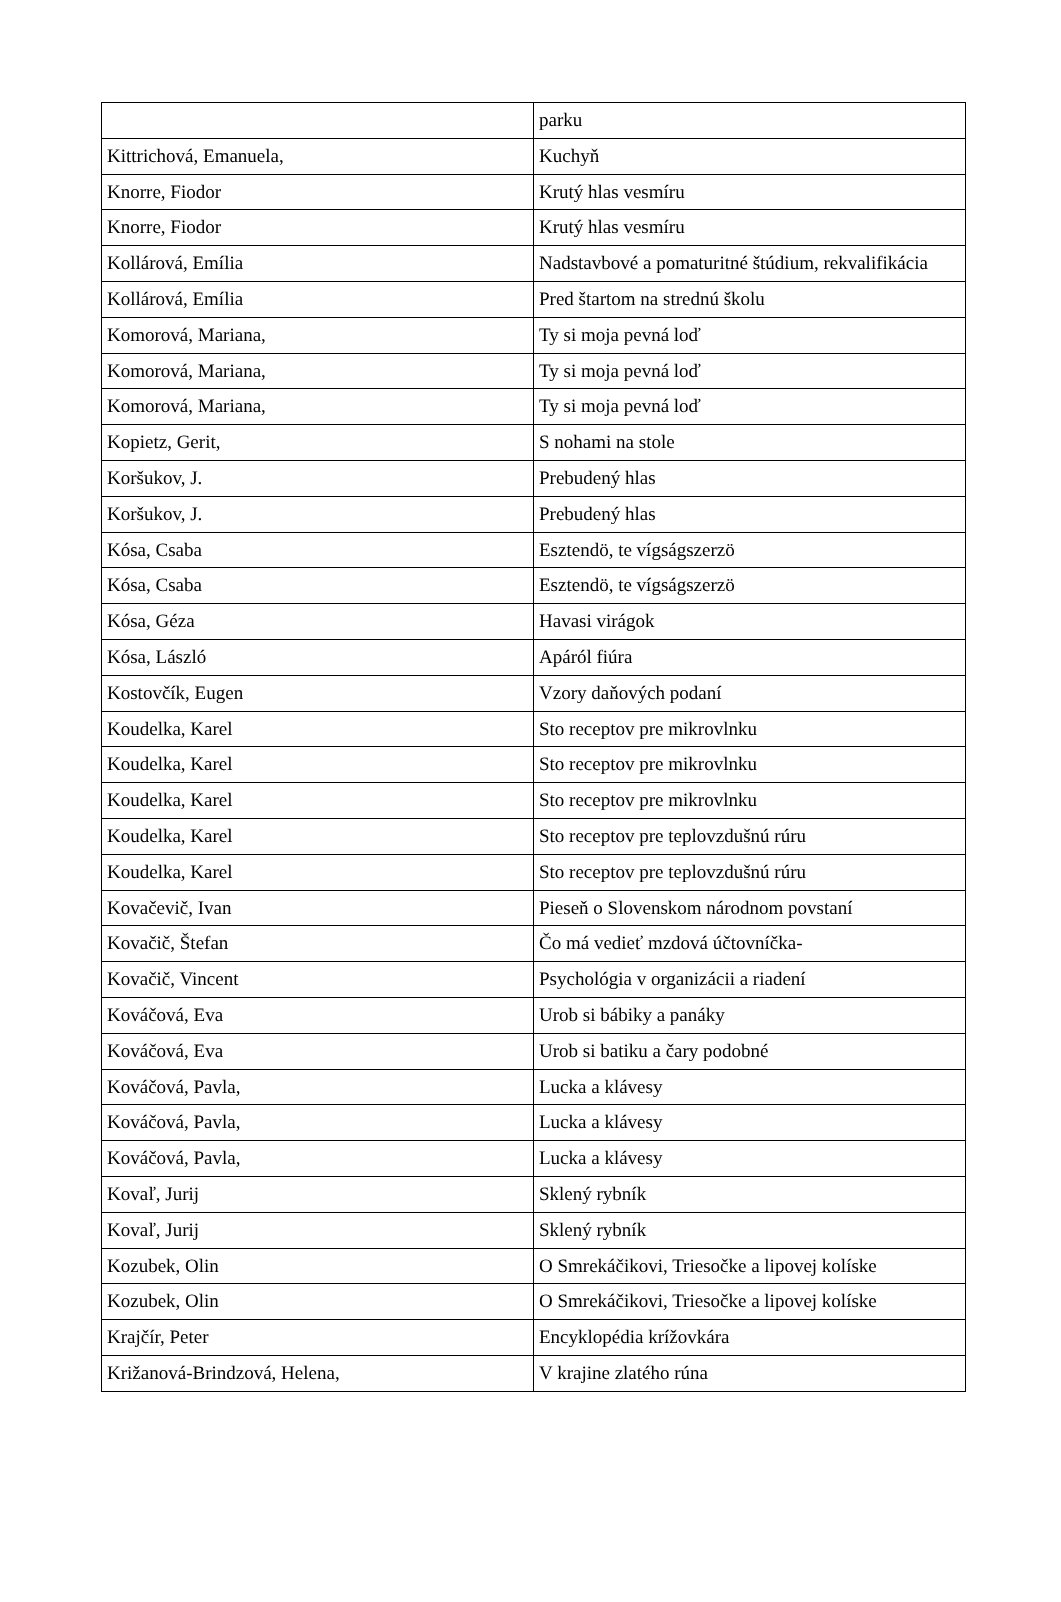| | parku |
| Kittrichová, Emanuela, | Kuchyň |
| Knorre, Fiodor | Krutý hlas vesmíru |
| Knorre, Fiodor | Krutý hlas vesmíru |
| Kollárová, Emília | Nadstavbové a pomaturitné štúdium, rekvalifikácia |
| Kollárová, Emília | Pred štartom na strednú školu |
| Komorová, Mariana, | Ty si moja pevná loď |
| Komorová, Mariana, | Ty si moja pevná loď |
| Komorová, Mariana, | Ty si moja pevná loď |
| Kopietz, Gerit, | S nohami na stole |
| Koršukov, J. | Prebudený hlas |
| Koršukov, J. | Prebudený hlas |
| Kósa, Csaba | Esztendö, te vígságszerzö |
| Kósa, Csaba | Esztendö, te vígságszerzö |
| Kósa, Géza | Havasi virágok |
| Kósa, László | Apáról fiúra |
| Kostovčík, Eugen | Vzory daňových podaní |
| Koudelka, Karel | Sto receptov pre mikrovlnku |
| Koudelka, Karel | Sto receptov pre mikrovlnku |
| Koudelka, Karel | Sto receptov pre mikrovlnku |
| Koudelka, Karel | Sto receptov pre teplovzdušnú rúru |
| Koudelka, Karel | Sto receptov pre teplovzdušnú rúru |
| Kovačevič, Ivan | Pieseň o Slovenskom národnom povstaní |
| Kovačič, Štefan | Čo má vedieť mzdová účtovníčka- |
| Kovačič, Vincent | Psychológia v organizácii a riadení |
| Kováčová, Eva | Urob si bábiky a panáky |
| Kováčová, Eva | Urob si batiku a čary podobné |
| Kováčová, Pavla, | Lucka a klávesy |
| Kováčová, Pavla, | Lucka a klávesy |
| Kováčová, Pavla, | Lucka a klávesy |
| Kovaľ, Jurij | Sklený rybník |
| Kovaľ, Jurij | Sklený rybník |
| Kozubek, Olin | O Smrekáčikovi, Triesočke a lipovej kolíske |
| Kozubek, Olin | O Smrekáčikovi, Triesočke a lipovej kolíske |
| Krajčír, Peter | Encyklopédia krížovkára |
| Križanová-Brindzová, Helena, | V krajine zlatého rúna |